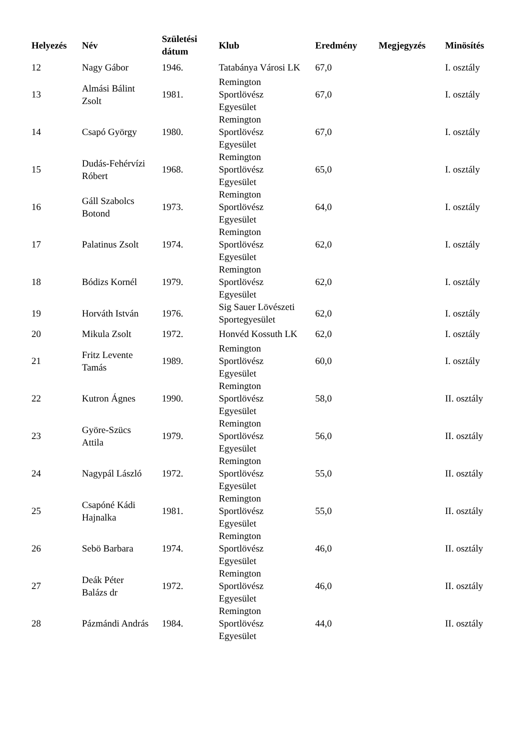| Helyezés | Név | Születési dátum | Klub | Eredmény | Megjegyzés | Minösítés |
| --- | --- | --- | --- | --- | --- | --- |
| 12 | Nagy Gábor | 1946. | Tatabánya Városi LK | 67,0 | | I. osztály |
| 13 | Almási Bálint Zsolt | 1981. | Remington Sportlövész Egyesület | 67,0 | | I. osztály |
| 14 | Csapó György | 1980. | Remington Sportlövész Egyesület | 67,0 | | I. osztály |
| 15 | Dudás-Fehérvízi Róbert | 1968. | Remington Sportlövész Egyesület | 65,0 | | I. osztály |
| 16 | Gáll Szabolcs Botond | 1973. | Remington Sportlövész Egyesület | 64,0 | | I. osztály |
| 17 | Palatinus Zsolt | 1974. | Remington Sportlövész Egyesület | 62,0 | | I. osztály |
| 18 | Bódizs Kornél | 1979. | Remington Sportlövész Egyesület | 62,0 | | I. osztály |
| 19 | Horváth István | 1976. | Sig Sauer Lövészeti Sportegyesület | 62,0 | | I. osztály |
| 20 | Mikula Zsolt | 1972. | Honvéd Kossuth LK | 62,0 | | I. osztály |
| 21 | Fritz Levente Tamás | 1989. | Remington Sportlövész Egyesület | 60,0 | | I. osztály |
| 22 | Kutron Ágnes | 1990. | Remington Sportlövész Egyesület | 58,0 | | II. osztály |
| 23 | Györe-Szücs Attila | 1979. | Remington Sportlövész Egyesület | 56,0 | | II. osztály |
| 24 | Nagypál László | 1972. | Remington Sportlövész Egyesület | 55,0 | | II. osztály |
| 25 | Csapóné Kádi Hajnalka | 1981. | Remington Sportlövész Egyesület | 55,0 | | II. osztály |
| 26 | Sebö Barbara | 1974. | Remington Sportlövész Egyesület | 46,0 | | II. osztály |
| 27 | Deák Péter Balázs dr | 1972. | Remington Sportlövész Egyesület | 46,0 | | II. osztály |
| 28 | Pázmándi András | 1984. | Remington Sportlövész Egyesület | 44,0 | | II. osztály |